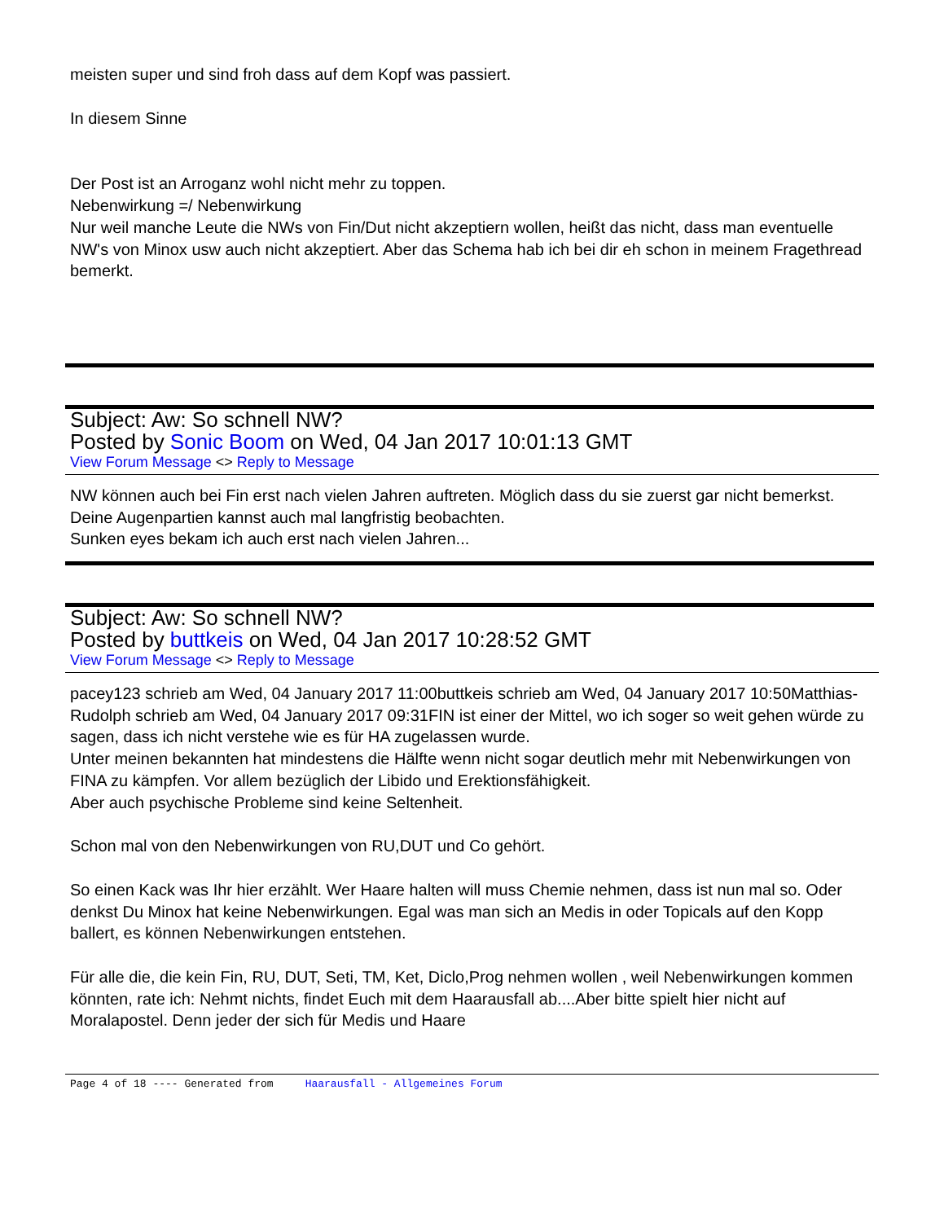meisten super und sind froh dass auf dem Kopf was passiert.
In diesem Sinne
Der Post ist an Arroganz wohl nicht mehr zu toppen.
Nebenwirkung =/ Nebenwirkung
Nur weil manche Leute die NWs von Fin/Dut nicht akzeptiern wollen, heißt das nicht, dass man eventuelle NW's von Minox usw auch nicht akzeptiert. Aber das Schema hab ich bei dir eh schon in meinem Fragethread bemerkt.
Subject: Aw: So schnell NW?
Posted by Sonic Boom on Wed, 04 Jan 2017 10:01:13 GMT
View Forum Message <> Reply to Message
NW können auch bei Fin erst nach vielen Jahren auftreten. Möglich dass du sie zuerst gar nicht bemerkst.
Deine Augenpartien kannst auch mal langfristig beobachten.
Sunken eyes bekam ich auch erst nach vielen Jahren...
Subject: Aw: So schnell NW?
Posted by buttkeis on Wed, 04 Jan 2017 10:28:52 GMT
View Forum Message <> Reply to Message
pacey123 schrieb am Wed, 04 January 2017 11:00buttkeis schrieb am Wed, 04 January 2017 10:50Matthias-Rudolph schrieb am Wed, 04 January 2017 09:31FIN ist einer der Mittel, wo ich soger so weit gehen würde zu sagen, dass ich nicht verstehe wie es für HA zugelassen wurde.
Unter meinen bekannten hat mindestens die Hälfte wenn nicht sogar deutlich mehr mit Nebenwirkungen von FINA zu kämpfen. Vor allem bezüglich der Libido und Erektionsfähigkeit.
Aber auch psychische Probleme sind keine Seltenheit.
Schon mal von den Nebenwirkungen von RU,DUT und Co gehört.
So einen Kack was Ihr hier erzählt. Wer Haare halten will muss Chemie nehmen, dass ist nun mal so. Oder denkst Du Minox hat keine Nebenwirkungen. Egal was man sich an Medis in oder Topicals auf den Kopp ballert, es können Nebenwirkungen entstehen.
Für alle die, die kein Fin, RU, DUT, Seti, TM, Ket, Diclo,Prog nehmen wollen , weil Nebenwirkungen kommen könnten, rate ich: Nehmt nichts, findet Euch mit dem Haarausfall ab....Aber bitte spielt hier nicht auf Moralapostel. Denn jeder der sich für Medis und Haare
Page 4 of 18 ---- Generated from Haarausfall - Allgemeines Forum